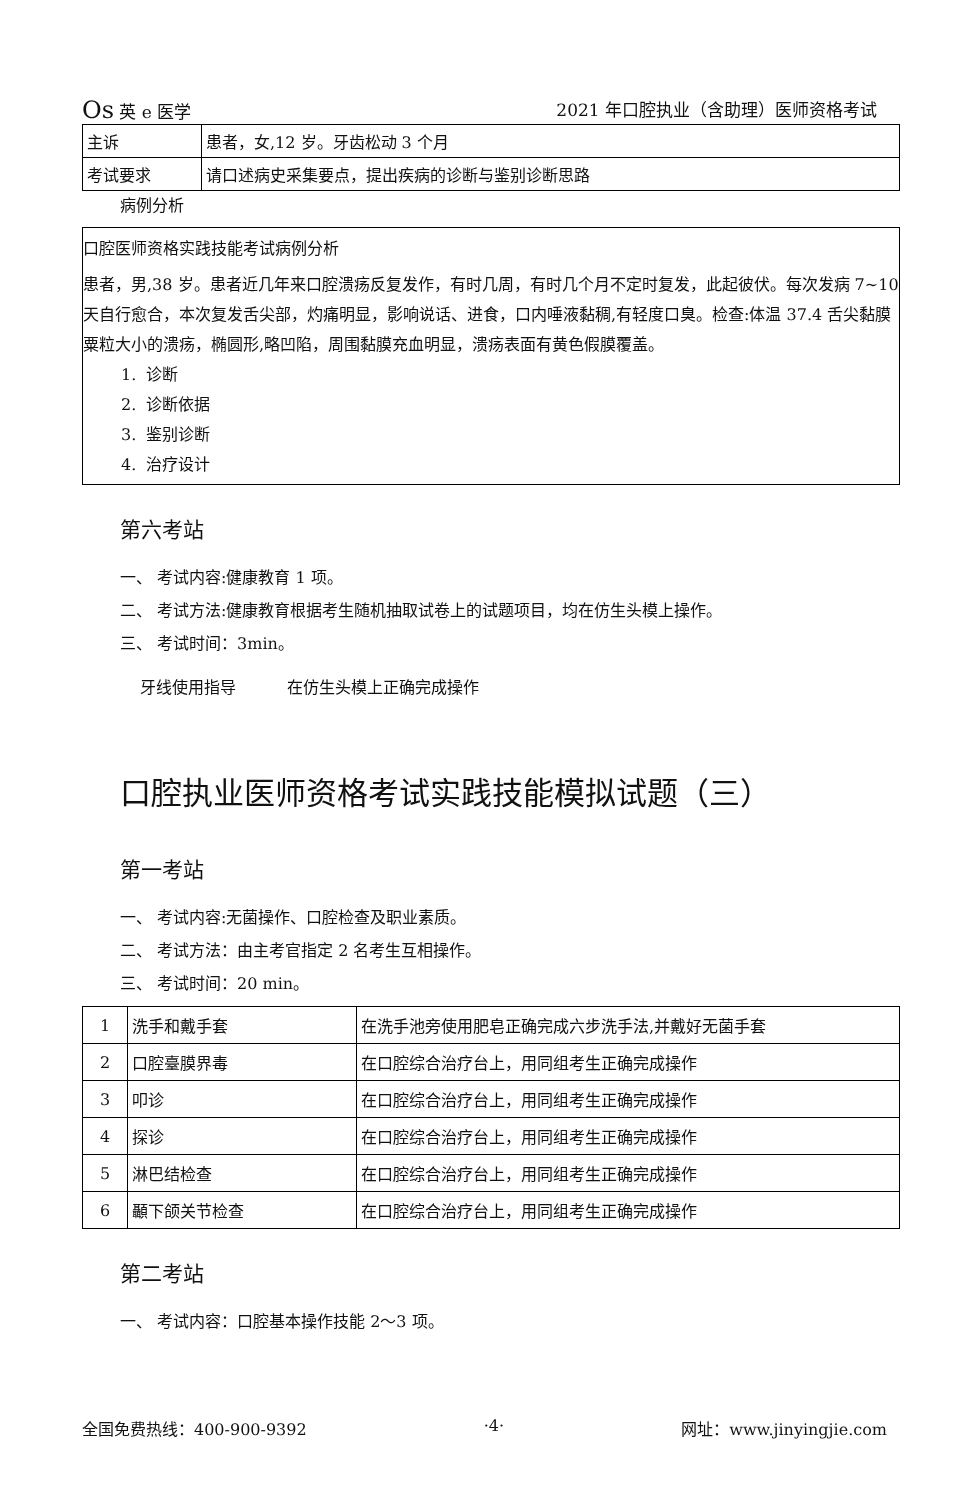Os 英 e 医学 2021 年口腔执业（含助理）医师资格考试
| 主诉 | 患者，女,12 岁。牙齿松动 3 个月 |
| 考试要求 | 请口述病史采集要点，提出疾病的诊断与鉴别诊断思路 |
病例分析
口腔医师资格实践技能考试病例分析
患者，男,38 岁。患者近几年来口腔溃疡反复发作，有时几周，有时几个月不定时复发，此起彼伏。每次发病 7~10 天自行愈合，本次复发舌尖部，灼痛明显，影响说话、进食，口内唾液黏稠,有轻度口臭。检查:体温 37.4 舌尖黏膜粟粒大小的溃疡，椭圆形,略凹陷，周围黏膜充血明显，溃疡表面有黄色假膜覆盖。
1. 诊断
2. 诊断依据
3. 鉴别诊断
4. 治疗设计
第六考站
一、 考试内容:健康教育 1 项。
二、 考试方法:健康教育根据考生随机抽取试卷上的试题项目，均在仿生头模上操作。
三、 考试时间：3min。
牙线使用指导 在仿生头模上正确完成操作
口腔执业医师资格考试实践技能模拟试题（三）
第一考站
一、 考试内容:无菌操作、口腔检查及职业素质。
二、 考试方法：由主考官指定 2 名考生互相操作。
三、 考试时间：20 min。
| 1 | 洗手和戴手套 | 在洗手池旁使用肥皂正确完成六步洗手法,并戴好无菌手套 |
| 2 | 口腔臺膜界毒 | 在口腔综合治疗台上，用同组考生正确完成操作 |
| 3 | 叩诊 | 在口腔综合治疗台上，用同组考生正确完成操作 |
| 4 | 探诊 | 在口腔综合治疗台上，用同组考生正确完成操作 |
| 5 | 淋巴结检查 | 在口腔综合治疗台上，用同组考生正确完成操作 |
| 6 | 顳下颌关节检查 | 在口腔综合治疗台上，用同组考生正确完成操作 |
第二考站
一、 考试内容：口腔基本操作技能 2〜3 项。
全国免费热线：400-900-9392 ·4· 网址：www.jinyingjie.com